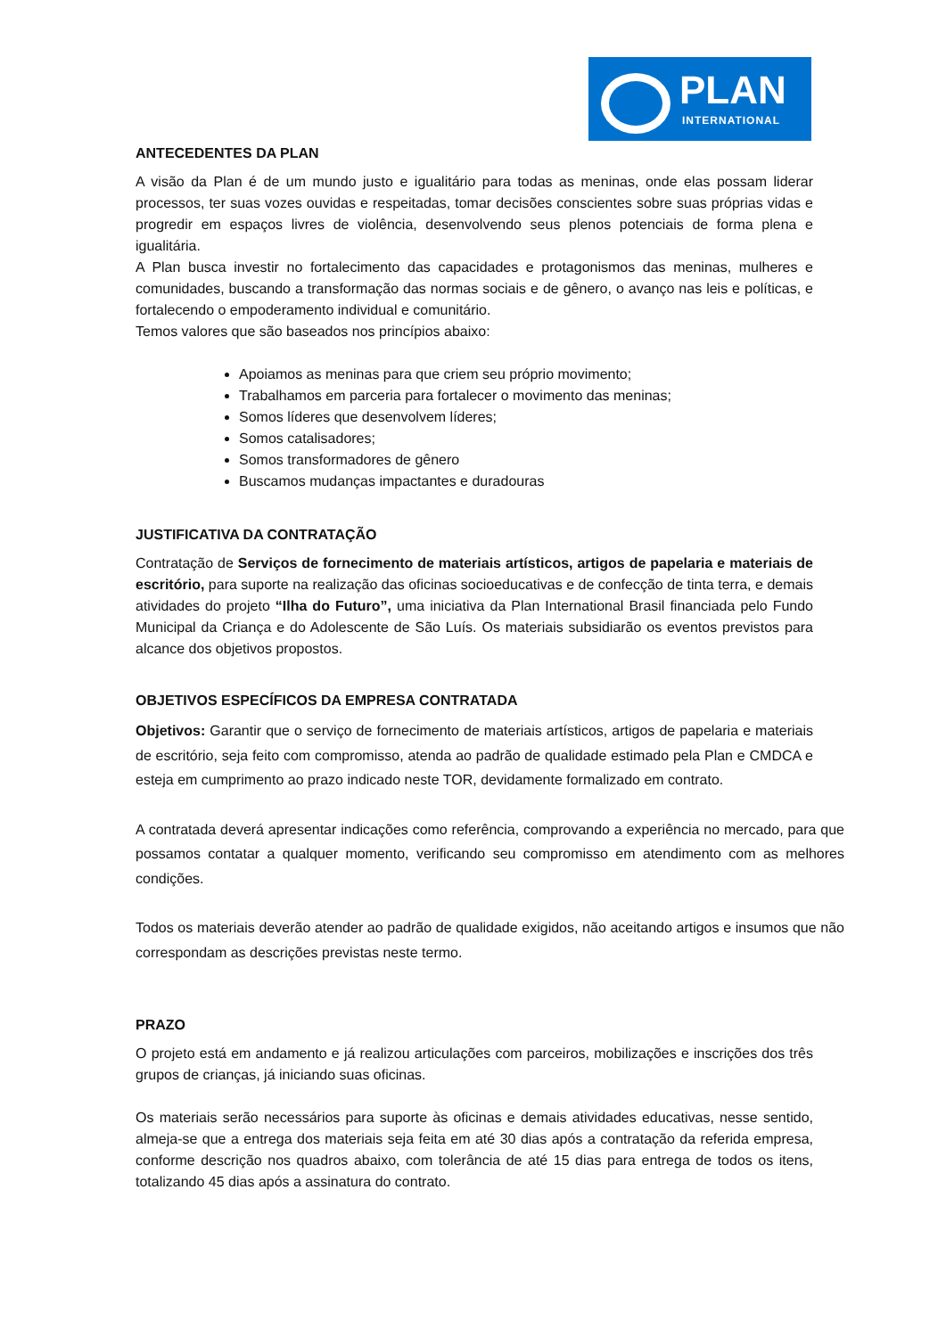PLAN
INTERNATIONAL
ANTECEDENTES DA PLAN
A visão da Plan é de um mundo justo e igualitário para todas as meninas, onde elas possam liderar processos, ter suas vozes ouvidas e respeitadas, tomar decisões conscientes sobre suas próprias vidas e progredir em espaços livres de violência, desenvolvendo seus plenos potenciais de forma plena e igualitária.
A Plan busca investir no fortalecimento das capacidades e protagonismos das meninas, mulheres e comunidades, buscando a transformação das normas sociais e de gênero, o avanço nas leis e políticas, e fortalecendo o empoderamento individual e comunitário.
Temos valores que são baseados nos princípios abaixo:
Apoiamos as meninas para que criem seu próprio movimento;
Trabalhamos em parceria para fortalecer o movimento das meninas;
Somos líderes que desenvolvem líderes;
Somos catalisadores;
Somos transformadores de gênero
Buscamos mudanças impactantes e duradouras
JUSTIFICATIVA DA CONTRATAÇÃO
Contratação de Serviços de fornecimento de materiais artísticos, artigos de papelaria e materiais de escritório, para suporte na realização das oficinas socioeducativas e de confecção de tinta terra, e demais atividades do projeto “Ilha do Futuro”, uma iniciativa da Plan International Brasil financiada pelo Fundo Municipal da Criança e do Adolescente de São Luís. Os materiais subsidiarão os eventos previstos para alcance dos objetivos propostos.
OBJETIVOS ESPECÍFICOS DA EMPRESA CONTRATADA
Objetivos: Garantir que o serviço de fornecimento de materiais artísticos, artigos de papelaria e materiais de escritório, seja feito com compromisso, atenda ao padrão de qualidade estimado pela Plan e CMDCA e esteja em cumprimento ao prazo indicado neste TOR, devidamente formalizado em contrato.
A contratada deverá apresentar indicações como referência, comprovando a experiência no mercado, para que possamos contatar a qualquer momento, verificando seu compromisso em atendimento com as melhores condições.
Todos os materiais deverão atender ao padrão de qualidade exigidos, não aceitando artigos e insumos que não correspondam as descrições previstas neste termo.
PRAZO
O projeto está em andamento e já realizou articulações com parceiros, mobilizações e inscrições dos três grupos de crianças, já iniciando suas oficinas.
Os materiais serão necessários para suporte às oficinas e demais atividades educativas, nesse sentido, almeja-se que a entrega dos materiais seja feita em até 30 dias após a contratação da referida empresa, conforme descrição nos quadros abaixo, com tolerância de até 15 dias para entrega de todos os itens, totalizando 45 dias após a assinatura do contrato.